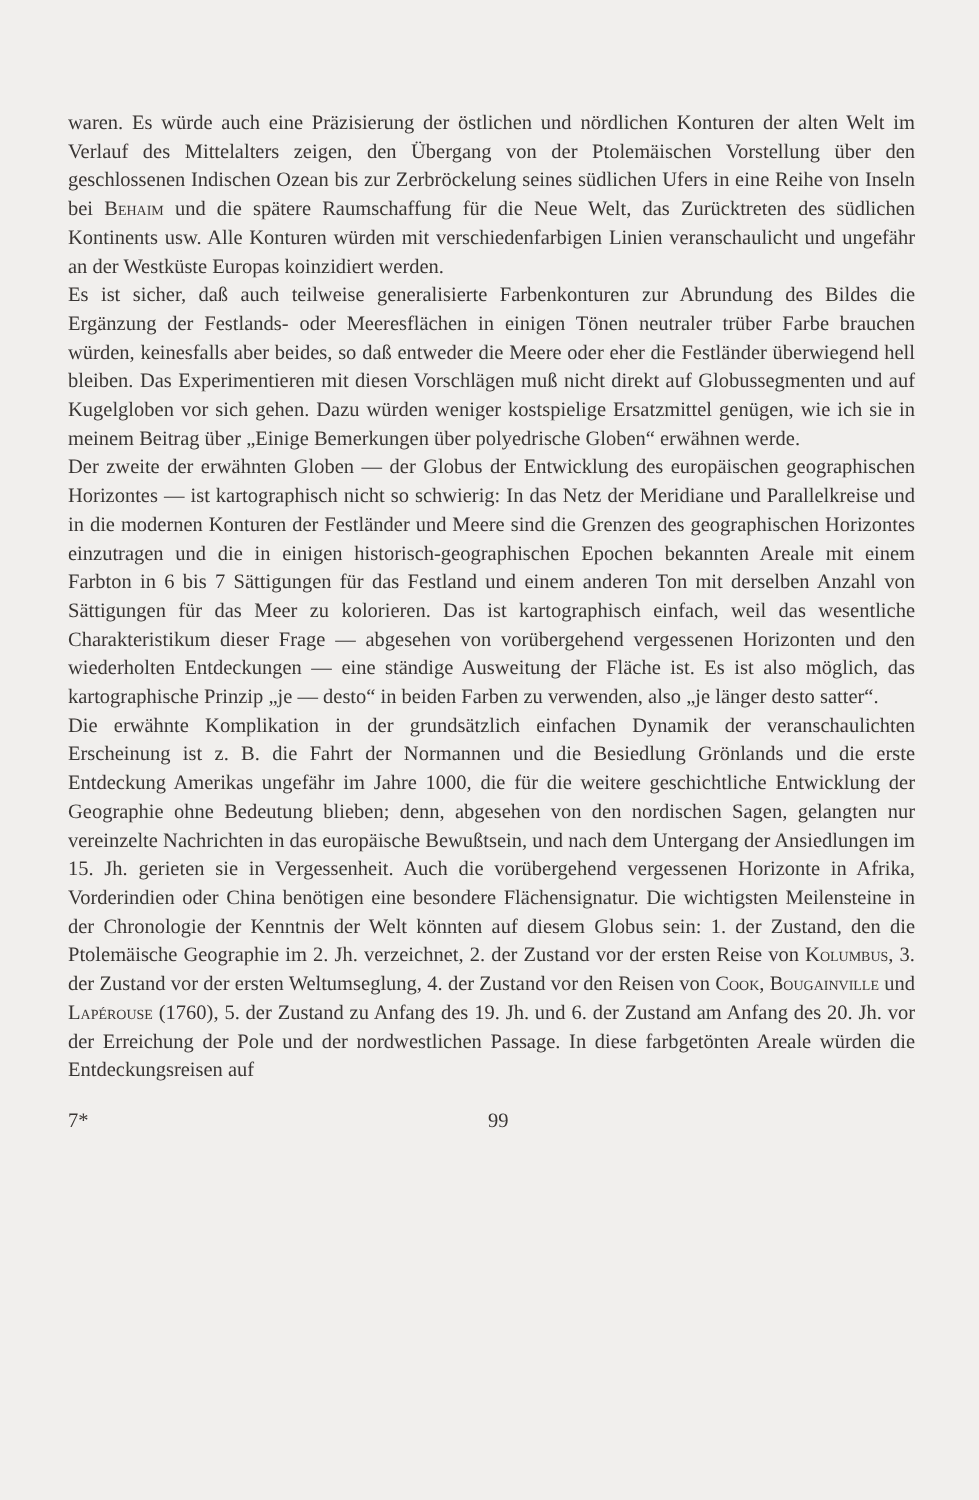waren. Es würde auch eine Präzisierung der östlichen und nördlichen Konturen der alten Welt im Verlauf des Mittelalters zeigen, den Übergang von der Ptolemäischen Vorstellung über den geschlossenen Indischen Ozean bis zur Zerbröckelung seines südlichen Ufers in eine Reihe von Inseln bei Behaim und die spätere Raumschaffung für die Neue Welt, das Zurücktreten des südlichen Kontinents usw. Alle Konturen würden mit verschiedenfarbigen Linien veranschaulicht und ungefähr an der Westküste Europas koinzidiert werden.
Es ist sicher, daß auch teilweise generalisierte Farbenkonturen zur Abrundung des Bildes die Ergänzung der Festlands- oder Meeresflächen in einigen Tönen neutraler trüber Farbe brauchen würden, keinesfalls aber beides, so daß entweder die Meere oder eher die Festländer überwiegend hell bleiben. Das Experimentieren mit diesen Vorschlägen muß nicht direkt auf Globussegmenten und auf Kugelgloben vor sich gehen. Dazu würden weniger kostspielige Ersatzmittel genügen, wie ich sie in meinem Beitrag über „Einige Bemerkungen über polyedrische Globen“ erwähnen werde.
Der zweite der erwähnten Globen — der Globus der Entwicklung des europäischen geographischen Horizontes — ist kartographisch nicht so schwierig: In das Netz der Meridiane und Parallelkreise und in die modernen Konturen der Festländer und Meere sind die Grenzen des geographischen Horizontes einzutragen und die in einigen historisch-geographischen Epochen bekannten Areale mit einem Farbton in 6 bis 7 Sättigungen für das Festland und einem anderen Ton mit derselben Anzahl von Sättigungen für das Meer zu kolorieren. Das ist kartographisch einfach, weil das wesentliche Charakteristikum dieser Frage — abgesehen von vorübergehend vergessenen Horizonten und den wiederholten Entdeckungen — eine ständige Ausweitung der Fläche ist. Es ist also möglich, das kartographische Prinzip „je — desto“ in beiden Farben zu verwenden, also „je länger desto satter“.
Die erwähnte Komplikation in der grundsätzlich einfachen Dynamik der veranschaulichten Erscheinung ist z. B. die Fahrt der Normannen und die Besiedlung Grönlands und die erste Entdeckung Amerikas ungefähr im Jahre 1000, die für die weitere geschichtliche Entwicklung der Geographie ohne Bedeutung blieben; denn, abgesehen von den nordischen Sagen, gelangten nur vereinzelte Nachrichten in das europäische Bewußtsein, und nach dem Untergang der Ansiedlungen im 15. Jh. gerieten sie in Vergessenheit. Auch die vorübergehend vergessenen Horizonte in Afrika, Vorderindien oder China benötigen eine besondere Flächensignatur. Die wichtigsten Meilensteine in der Chronologie der Kenntnis der Welt könnten auf diesem Globus sein: 1. der Zustand, den die Ptolemäische Geographie im 2. Jh. verzeichnet, 2. der Zustand vor der ersten Reise von Kolumbus, 3. der Zustand vor der ersten Weltumseglung, 4. der Zustand vor den Reisen von Cook, Bougainville und Lapérouse (1760), 5. der Zustand zu Anfang des 19. Jh. und 6. der Zustand am Anfang des 20. Jh. vor der Erreichung der Pole und der nordwestlichen Passage. In diese farbgetönten Areale würden die Entdeckungsreisen auf
7* 99